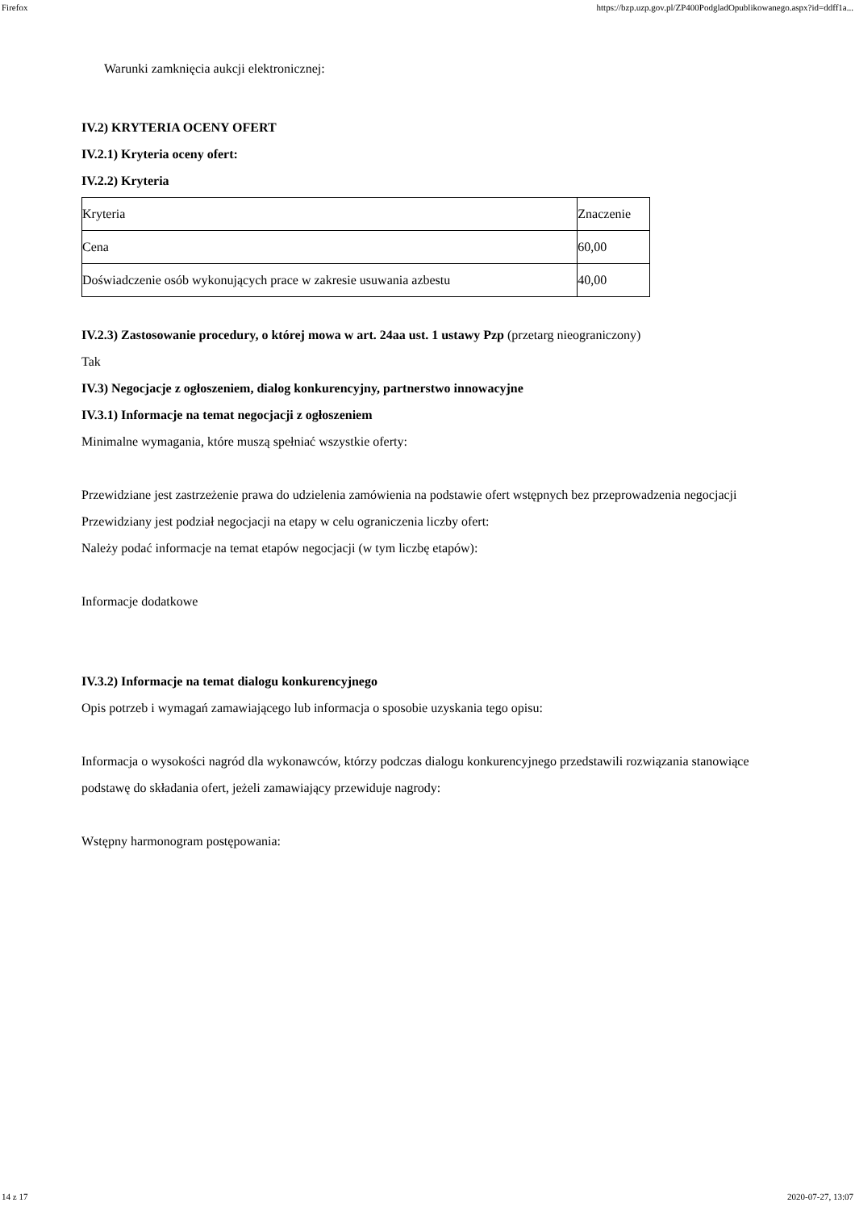Firefox https://bzp.uzp.gov.pl/ZP400PodgladOpublikowanego.aspx?id=ddff1a...
Warunki zamknięcia aukcji elektronicznej:
IV.2) KRYTERIA OCENY OFERT
IV.2.1) Kryteria oceny ofert:
IV.2.2) Kryteria
| Kryteria | Znaczenie |
| Cena | 60,00 |
| Doświadczenie osób wykonujących prace w zakresie usuwania azbestu | 40,00 |
IV.2.3) Zastosowanie procedury, o której mowa w art. 24aa ust. 1 ustawy Pzp (przetarg nieograniczony)
Tak
IV.3) Negocjacje z ogłoszeniem, dialog konkurencyjny, partnerstwo innowacyjne
IV.3.1) Informacje na temat negocjacji z ogłoszeniem
Minimalne wymagania, które muszą spełniać wszystkie oferty:
Przewidziane jest zastrzeżenie prawa do udzielenia zamówienia na podstawie ofert wstępnych bez przeprowadzenia negocjacji
Przewidziany jest podział negocjacji na etapy w celu ograniczenia liczby ofert:
Należy podać informacje na temat etapów negocjacji (w tym liczbę etapów):
Informacje dodatkowe
IV.3.2) Informacje na temat dialogu konkurencyjnego
Opis potrzeb i wymagań zamawiającego lub informacja o sposobie uzyskania tego opisu:
Informacja o wysokości nagród dla wykonawców, którzy podczas dialogu konkurencyjnego przedstawili rozwiązania stanowiące podstawę do składania ofert, jeżeli zamawiający przewiduje nagrody:
Wstępny harmonogram postępowania:
14 z 17 2020-07-27, 13:07